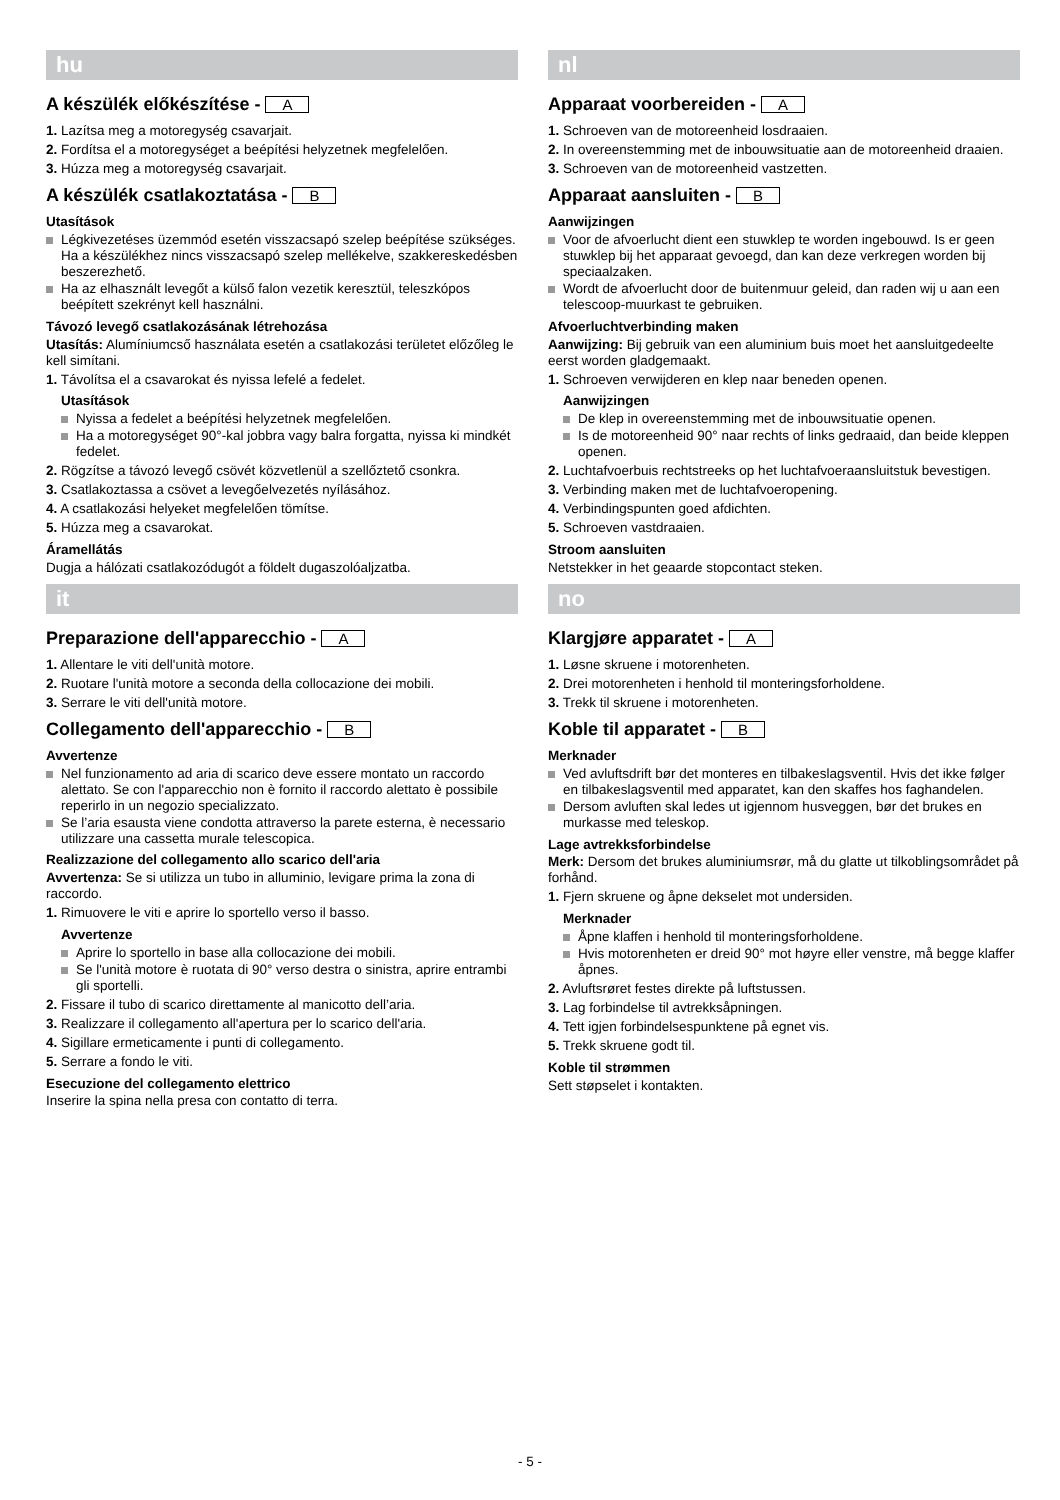hu
A készülék előkészítése - A
1. Lazítsa meg a motoregység csavarjait.
2. Fordítsa el a motoregységet a beépítési helyzetnek megfelelően.
3. Húzza meg a motoregység csavarjait.
A készülék csatlakoztatása - B
Utasítások
Légkivezetéses üzemmód esetén visszacsapó szelep beépítése szükséges. Ha a készülékhez nincs visszacsapó szelep mellékelve, szakkereskedésben beszerezhető.
Ha az elhasznált levegőt a külső falon vezetik keresztül, teleszkópos beépített szekrényt kell használni.
Távozó levegő csatlakozásának létrehozása
Utasítás: Alumíniumcső használata esetén a csatlakozási területet előzőleg le kell simítani.
1. Távolítsa el a csavarokat és nyissa lefelé a fedelet.
Utasítások
Nyissa a fedelet a beépítési helyzetnek megfelelően.
Ha a motoregységet 90°-kal jobbra vagy balra forgatta, nyissa ki mindkét fedelet.
2. Rögzítse a távozó levegő csövét közvetlenül a szellőztető csonkra.
3. Csatlakoztassa a csövet a levegőelvezetés nyílásához.
4. A csatlakozási helyeket megfelelően tömítse.
5. Húzza meg a csavarokat.
Áramellátás
Dugja a hálózati csatlakozódugót a földelt dugaszolóaljzatba.
it
Preparazione dell'apparecchio - A
1. Allentare le viti dell'unità motore.
2. Ruotare l'unità motore a seconda della collocazione dei mobili.
3. Serrare le viti dell'unità motore.
Collegamento dell'apparecchio - B
Avvertenze
Nel funzionamento ad aria di scarico deve essere montato un raccordo alettato. Se con l'apparecchio non è fornito il raccordo alettato è possibile reperirlo in un negozio specializzato.
Se l’aria esausta viene condotta attraverso la parete esterna, è necessario utilizzare una cassetta murale telescopica.
Realizzazione del collegamento allo scarico dell'aria
Avvertenza: Se si utilizza un tubo in alluminio, levigare prima la zona di raccordo.
1. Rimuovere le viti e aprire lo sportello verso il basso.
Avvertenze
Aprire lo sportello in base alla collocazione dei mobili.
Se l'unità motore è ruotata di 90° verso destra o sinistra, aprire entrambi gli sportelli.
2. Fissare il tubo di scarico direttamente al manicotto dell’aria.
3. Realizzare il collegamento all'apertura per lo scarico dell'aria.
4. Sigillare ermeticamente i punti di collegamento.
5. Serrare a fondo le viti.
Esecuzione del collegamento elettrico
Inserire la spina nella presa con contatto di terra.
nl
Apparaat voorbereiden - A
1. Schroeven van de motoreenheid losdraaien.
2. In overeenstemming met de inbouwsituatie aan de motoreenheid draaien.
3. Schroeven van de motoreenheid vastzetten.
Apparaat aansluiten - B
Aanwijzingen
Voor de afvoerlucht dient een stuwklep te worden ingebouwd. Is er geen stuwklep bij het apparaat gevoegd, dan kan deze verkregen worden bij speciaalzaken.
Wordt de afvoerlucht door de buitenmuur geleid, dan raden wij u aan een telescoop-muurkast te gebruiken.
Afvoerluchtverbinding maken
Aanwijzing: Bij gebruik van een aluminium buis moet het aansluitgedeelte eerst worden gladgemaakt.
1. Schroeven verwijderen en klep naar beneden openen.
Aanwijzingen
De klep in overeenstemming met de inbouwsituatie openen.
Is de motoreenheid 90° naar rechts of links gedraaid, dan beide kleppen openen.
2. Luchtafvoerbuis rechtstreeks op het luchtafvoeraansluitstuk bevestigen.
3. Verbinding maken met de luchtafvoeropening.
4. Verbindingspunten goed afdichten.
5. Schroeven vastdraaien.
Stroom aansluiten
Netstekker in het geaarde stopcontact steken.
no
Klargjøre apparatet - A
1. Løsne skruene i motorenheten.
2. Drei motorenheten i henhold til monteringsforholdene.
3. Trekk til skruene i motorenheten.
Koble til apparatet - B
Merknader
Ved avluftsdrift bør det monteres en tilbakeslagsventil. Hvis det ikke følger en tilbakeslagsventil med apparatet, kan den skaffes hos faghandelen.
Dersom avluften skal ledes ut igjennom husveggen, bør det brukes en murkasse med teleskop.
Lage avtrekksforbindelse
Merk: Dersom det brukes aluminiumsrør, må du glatte ut tilkoblingsområdet på forhånd.
1. Fjern skruene og åpne dekselet mot undersiden.
Merknader
Åpne klaffen i henhold til monteringsforholdene.
Hvis motorenheten er dreid 90° mot høyre eller venstre, må begge klaffer åpnes.
2. Avluftsrøret festes direkte på luftstussen.
3. Lag forbindelse til avtrekksåpningen.
4. Tett igjen forbindelsespunktene på egnet vis.
5. Trekk skruene godt til.
Koble til strømmen
Sett støpselet i kontakten.
- 5 -